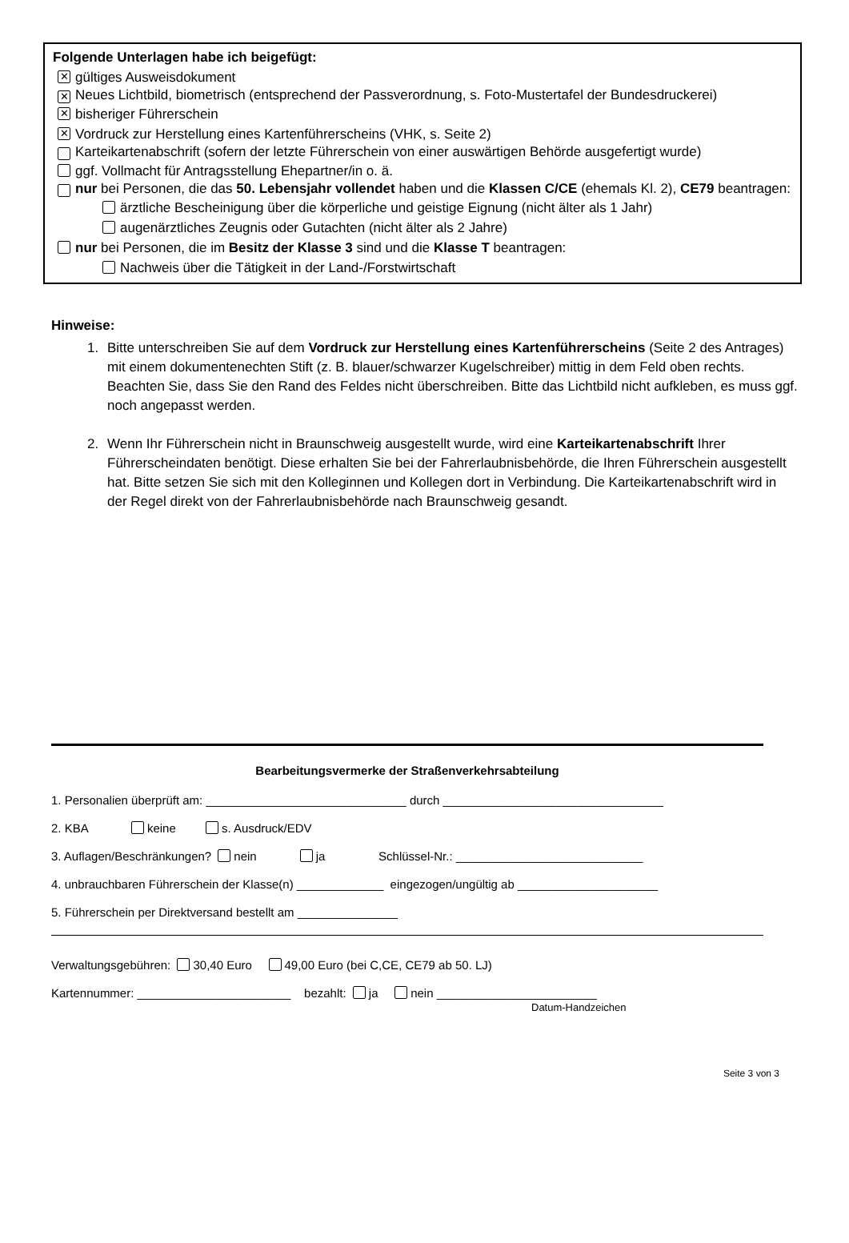Folgende Unterlagen habe ich beigefügt:
✕ gültiges Ausweisdokument
✕ Neues Lichtbild, biometrisch (entsprechend der Passverordnung, s. Foto-Mustertafel der Bundesdruckerei)
✕ bisheriger Führerschein
✕ Vordruck zur Herstellung eines Kartenführerscheins (VHK, s. Seite 2)
Karteikartenabschrift (sofern der letzte Führerschein von einer auswärtigen Behörde ausgefertigt wurde)
ggf. Vollmacht für Antragsstellung Ehepartner/in o. ä.
nur bei Personen, die das 50. Lebensjahr vollendet haben und die Klassen C/CE (ehemals Kl. 2), CE79 beantragen:
ärztliche Bescheinigung über die körperliche und geistige Eignung (nicht älter als 1 Jahr)
augenärztliches Zeugnis oder Gutachten (nicht älter als 2 Jahre)
nur bei Personen, die im Besitz der Klasse 3 sind und die Klasse T beantragen:
Nachweis über die Tätigkeit in der Land-/Forstwirtschaft
Hinweise:
1. Bitte unterschreiben Sie auf dem Vordruck zur Herstellung eines Kartenführerscheins (Seite 2 des Antrages) mit einem dokumentenechten Stift (z. B. blauer/schwarzer Kugelschreiber) mittig in dem Feld oben rechts. Beachten Sie, dass Sie den Rand des Feldes nicht überschreiben. Bitte das Lichtbild nicht aufkleben, es muss ggf. noch angepasst werden.
2. Wenn Ihr Führerschein nicht in Braunschweig ausgestellt wurde, wird eine Karteikartenabschrift Ihrer Führerscheindaten benötigt. Diese erhalten Sie bei der Fahrerlaubnisbehörde, die Ihren Führerschein ausgestellt hat. Bitte setzen Sie sich mit den Kolleginnen und Kollegen dort in Verbindung. Die Karteikartenabschrift wird in der Regel direkt von der Fahrerlaubnisbehörde nach Braunschweig gesandt.
Bearbeitungsvermerke der Straßenverkehrsabteilung
1. Personalien überprüft am: ______________________________ durch _________________________________
2. KBA keine s. Ausdruck/EDV
3. Auflagen/Beschränkungen? nein ja Schlüssel-Nr.: ____________________________
4. unbrauchbaren Führerschein der Klasse(n) _____________ eingezogen/ungültig ab _____________________
5. Führerschein per Direktversand bestellt am _______________
Verwaltungsgebühren: 30,40 Euro 49,00 Euro (bei C,CE, CE79 ab 50. LJ)
Kartennummer: _______________________ bezahlt: ja nein ________________________
Datum-Handzeichen
Seite 3 von 3